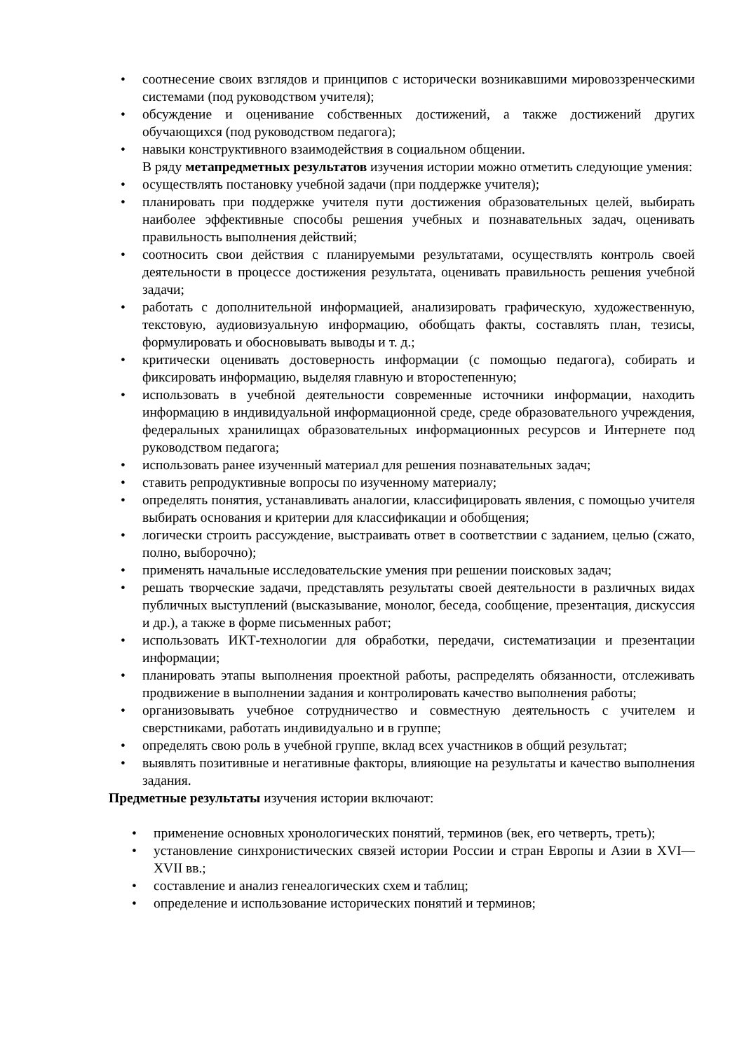• соотнесение своих взглядов и принципов с исторически возникавшими мировоззренческими системами (под руководством учителя);
• обсуждение и оценивание собственных достижений, а также достижений других обучающихся (под руководством педагога);
• навыки конструктивного взаимодействия в социальном общении.
В ряду метапредметных результатов изучения истории можно отметить следующие умения:
• осуществлять постановку учебной задачи (при поддержке учителя);
• планировать при поддержке учителя пути достижения образовательных целей, выбирать наиболее эффективные способы решения учебных и познавательных задач, оценивать правильность выполнения действий;
• соотносить свои действия с планируемыми результатами, осуществлять контроль своей деятельности в процессе достижения результата, оценивать правильность решения учебной задачи;
• работать с дополнительной информацией, анализировать графическую, художественную, текстовую, аудиовизуальную информацию, обобщать факты, составлять план, тезисы, формулировать и обосновывать выводы и т. д.;
• критически оценивать достоверность информации (с помощью педагога), собирать и фиксировать информацию, выделяя главную и второстепенную;
• использовать в учебной деятельности современные источники информации, находить информацию в индивидуальной информационной среде, среде образовательного учреждения, федеральных хранилищах образовательных информационных ресурсов и Интернете под руководством педагога;
• использовать ранее изученный материал для решения познавательных задач;
• ставить репродуктивные вопросы по изученному материалу;
• определять понятия, устанавливать аналогии, классифицировать явления, с помощью учителя выбирать основания и критерии для классификации и обобщения;
• логически строить рассуждение, выстраивать ответ в соответствии с заданием, целью (сжато, полно, выборочно);
• применять начальные исследовательские умения при решении поисковых задач;
• решать творческие задачи, представлять результаты своей деятельности в различных видах публичных выступлений (высказывание, монолог, беседа, сообщение, презентация, дискуссия и др.), а также в форме письменных работ;
• использовать ИКТ-технологии для обработки, передачи, систематизации и презентации информации;
• планировать этапы выполнения проектной работы, распределять обязанности, отслеживать продвижение в выполнении задания и контролировать качество выполнения работы;
• организовывать учебное сотрудничество и совместную деятельность с учителем и сверстниками, работать индивидуально и в группе;
• определять свою роль в учебной группе, вклад всех участников в общий результат;
• выявлять позитивные и негативные факторы, влияющие на результаты и качество выполнения задания.
Предметные результаты изучения истории включают:
• применение основных хронологических понятий, терминов (век, его четверть, треть);
• установление синхронистических связей истории России и стран Европы и Азии в XVI—XVII вв.;
• составление и анализ генеалогических схем и таблиц;
• определение и использование исторических понятий и терминов;